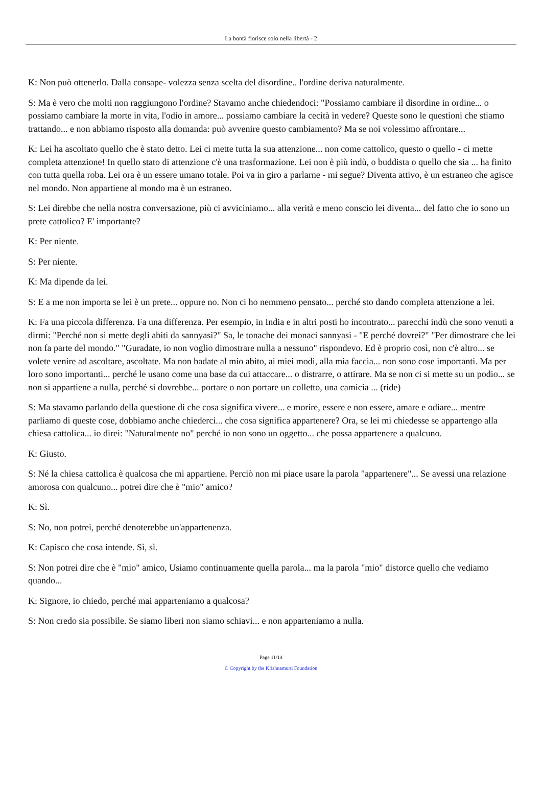La bontà fiorisce solo nella libertà - 2
K: Non può ottenerlo. Dalla consape- volezza senza scelta del disordine.. l'ordine deriva naturalmente.
S: Ma è vero che molti non raggiungono l'ordine? Stavamo anche chiedendoci: "Possiamo cambiare il disordine in ordine... o possiamo cambiare la morte in vita, l'odio in amore... possiamo cambiare la cecità in vedere? Queste sono le questioni che stiamo trattando... e non abbiamo risposto alla domanda: può avvenire questo cambiamento? Ma se noi volessimo affrontare...
K: Lei ha ascoltato quello che è stato detto. Lei ci mette tutta la sua attenzione... non come cattolico, questo o quello - ci mette completa attenzione! In quello stato di attenzione c'è una trasformazione. Lei non è più indù, o buddista o quello che sia ... ha finito con tutta quella roba. Lei ora è un essere umano totale. Poi va in giro a parlarne - mi segue? Diventa attivo, è un estraneo che agisce nel mondo. Non appartiene al mondo ma è un estraneo.
S: Lei direbbe che nella nostra conversazione, più ci avviciniamo... alla verità e meno conscio lei diventa... del fatto che io sono un prete cattolico? E' importante?
K: Per niente.
S: Per niente.
K: Ma dipende da lei.
S: E a me non importa se lei è un prete... oppure no. Non ci ho nemmeno pensato... perché sto dando completa attenzione a lei.
K: Fa una piccola differenza. Fa una differenza. Per esempio, in India e in altri posti ho incontrato... parecchi indù che sono venuti a dirmi: "Perché non si mette degli abiti da sannyasi?" Sa, le tonache dei monaci sannyasi - "E perché dovrei?" "Per dimostrare che lei non fa parte del mondo." "Guradate, io non voglio dimostrare nulla a nessuno" rispondevo. Ed è proprio così, non c'è altro... se volete venire ad ascoltare, ascoltate. Ma non badate al mio abito, ai miei modi, alla mia faccia... non sono cose importanti. Ma per loro sono importanti... perché le usano come una base da cui attaccare... o distrarre, o attirare. Ma se non ci si mette su un podio... se non si appartiene a nulla, perché si dovrebbe... portare o non portare un colletto, una camicia ... (ride)
S: Ma stavamo parlando della questione di che cosa significa vivere... e morire, essere e non essere, amare e odiare... mentre parliamo di queste cose, dobbiamo anche chiederci... che cosa significa appartenere? Ora, se lei mi chiedesse se appartengo alla chiesa cattolica... io direi: "Naturalmente no" perché io non sono un oggetto... che possa appartenere a qualcuno.
K: Giusto.
S: Né la chiesa cattolica è qualcosa che mi appartiene. Perciò non mi piace usare la parola "appartenere"... Se avessi una relazione amorosa con qualcuno... potrei dire che è "mio" amico?
K: Sì.
S: No, non potrei, perché denoterebbe un'appartenenza.
K: Capisco che cosa intende. Sì, sì.
S: Non potrei dire che è "mio" amico, Usiamo continuamente quella parola... ma la parola "mio" distorce quello che vediamo quando...
K: Signore, io chiedo, perché mai apparteniamo a qualcosa?
S: Non credo sia possibile. Se siamo liberi non siamo schiavi... e non apparteniamo a nulla.
Page 11/14
© Copyright by the Krishnamurti Foundation